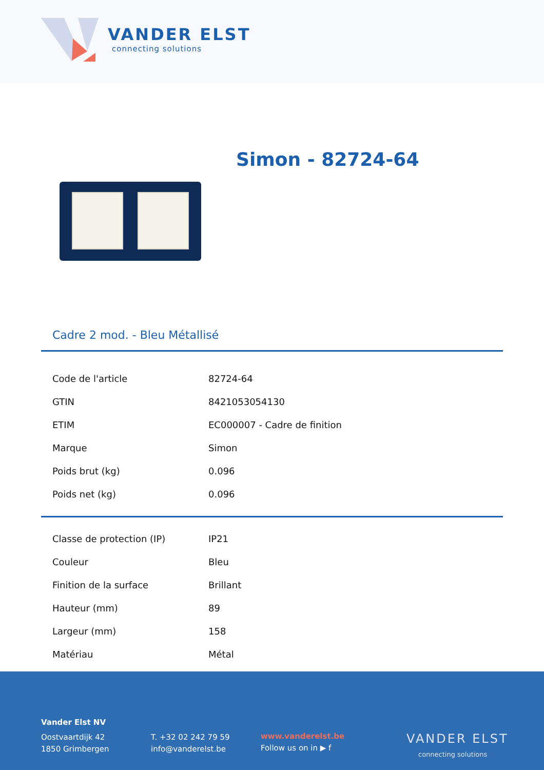VANDER ELST
connecting solutions
Simon - 82724-64
Cadre 2 mod. - Bleu Métallisé
| Code de l'article | 82724-64 |
| GTIN | 8421053054130 |
| ETIM | EC000007 - Cadre de finition |
| Marque | Simon |
| Poids brut (kg) | 0.096 |
| Poids net (kg) | 0.096 |
| Classe de protection (IP) | IP21 |
| Couleur | Bleu |
| Finition de la surface | Brillant |
| Hauteur (mm) | 89 |
| Largeur (mm) | 158 |
| Matériau | Métal |
Vander Elst NV
Oostvaartdijk 42
1850 Grimbergen
T. +32 02 242 79 59
info@vanderelst.be
www.vanderelst.be
Follow us on in ▶ f
VANDER ELST
connecting solutions